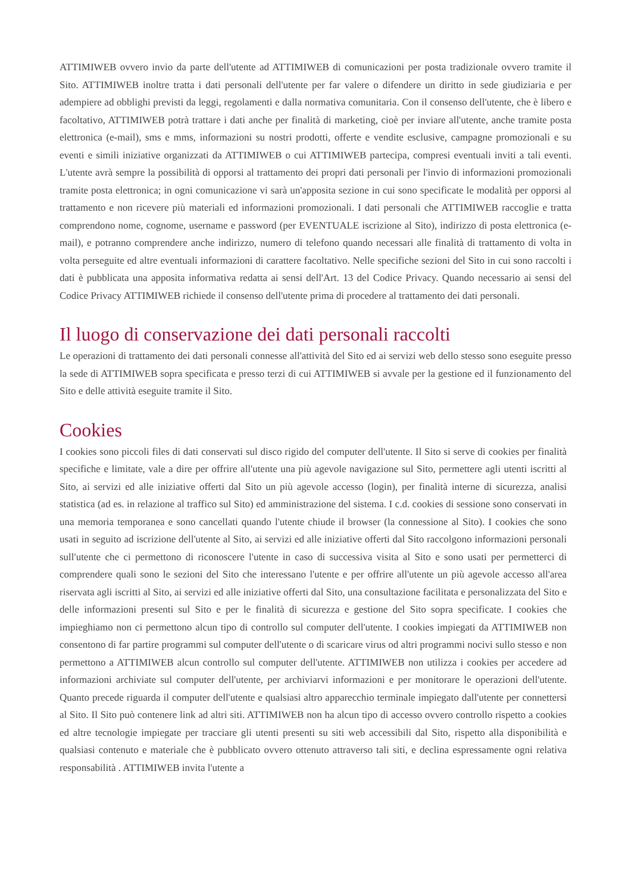ATTIMIWEB ovvero invio da parte dell'utente ad ATTIMIWEB di comunicazioni per posta tradizionale ovvero tramite il Sito. ATTIMIWEB inoltre tratta i dati personali dell'utente per far valere o difendere un diritto in sede giudiziaria e per adempiere ad obblighi previsti da leggi, regolamenti e dalla normativa comunitaria. Con il consenso dell'utente, che è libero e facoltativo, ATTIMIWEB potrà trattare i dati anche per finalità di marketing, cioè per inviare all'utente, anche tramite posta elettronica (e-mail), sms e mms, informazioni su nostri prodotti, offerte e vendite esclusive, campagne promozionali e su eventi e simili iniziative organizzati da ATTIMIWEB o cui ATTIMIWEB partecipa, compresi eventuali inviti a tali eventi. L'utente avrà sempre la possibilità di opporsi al trattamento dei propri dati personali per l'invio di informazioni promozionali tramite posta elettronica; in ogni comunicazione vi sarà un'apposita sezione in cui sono specificate le modalità per opporsi al trattamento e non ricevere più materiali ed informazioni promozionali. I dati personali che ATTIMIWEB raccoglie e tratta comprendono nome, cognome, username e password (per EVENTUALE iscrizione al Sito), indirizzo di posta elettronica (e-mail), e potranno comprendere anche indirizzo, numero di telefono quando necessari alle finalità di trattamento di volta in volta perseguite ed altre eventuali informazioni di carattere facoltativo. Nelle specifiche sezioni del Sito in cui sono raccolti i dati è pubblicata una apposita informativa redatta ai sensi dell'Art. 13 del Codice Privacy. Quando necessario ai sensi del Codice Privacy ATTIMIWEB richiede il consenso dell'utente prima di procedere al trattamento dei dati personali.
Il luogo di conservazione dei dati personali raccolti
Le operazioni di trattamento dei dati personali connesse all'attività del Sito ed ai servizi web dello stesso sono eseguite presso la sede di ATTIMIWEB sopra specificata e presso terzi di cui ATTIMIWEB si avvale per la gestione ed il funzionamento del Sito e delle attività eseguite tramite il Sito.
Cookies
I cookies sono piccoli files di dati conservati sul disco rigido del computer dell'utente. Il Sito si serve di cookies per finalità specifiche e limitate, vale a dire per offrire all'utente una più agevole navigazione sul Sito, permettere agli utenti iscritti al Sito, ai servizi ed alle iniziative offerti dal Sito un più agevole accesso (login), per finalità interne di sicurezza, analisi statistica (ad es. in relazione al traffico sul Sito) ed amministrazione del sistema. I c.d. cookies di sessione sono conservati in una memoria temporanea e sono cancellati quando l'utente chiude il browser (la connessione al Sito). I cookies che sono usati in seguito ad iscrizione dell'utente al Sito, ai servizi ed alle iniziative offerti dal Sito raccolgono informazioni personali sull'utente che ci permettono di riconoscere l'utente in caso di successiva visita al Sito e sono usati per permetterci di comprendere quali sono le sezioni del Sito che interessano l'utente e per offrire all'utente un più agevole accesso all'area riservata agli iscritti al Sito, ai servizi ed alle iniziative offerti dal Sito, una consultazione facilitata e personalizzata del Sito e delle informazioni presenti sul Sito e per le finalità di sicurezza e gestione del Sito sopra specificate. I cookies che impieghiamo non ci permettono alcun tipo di controllo sul computer dell'utente. I cookies impiegati da ATTIMIWEB non consentono di far partire programmi sul computer dell'utente o di scaricare virus od altri programmi nocivi sullo stesso e non permettono a ATTIMIWEB alcun controllo sul computer dell'utente. ATTIMIWEB non utilizza i cookies per accedere ad informazioni archiviate sul computer dell'utente, per archiviarvi informazioni e per monitorare le operazioni dell'utente. Quanto precede riguarda il computer dell'utente e qualsiasi altro apparecchio terminale impiegato dall'utente per connettersi al Sito. Il Sito può contenere link ad altri siti. ATTIMIWEB non ha alcun tipo di accesso ovvero controllo rispetto a cookies ed altre tecnologie impiegate per tracciare gli utenti presenti su siti web accessibili dal Sito, rispetto alla disponibilità e qualsiasi contenuto e materiale che è pubblicato ovvero ottenuto attraverso tali siti, e declina espressamente ogni relativa responsabilità . ATTIMIWEB invita l'utente a